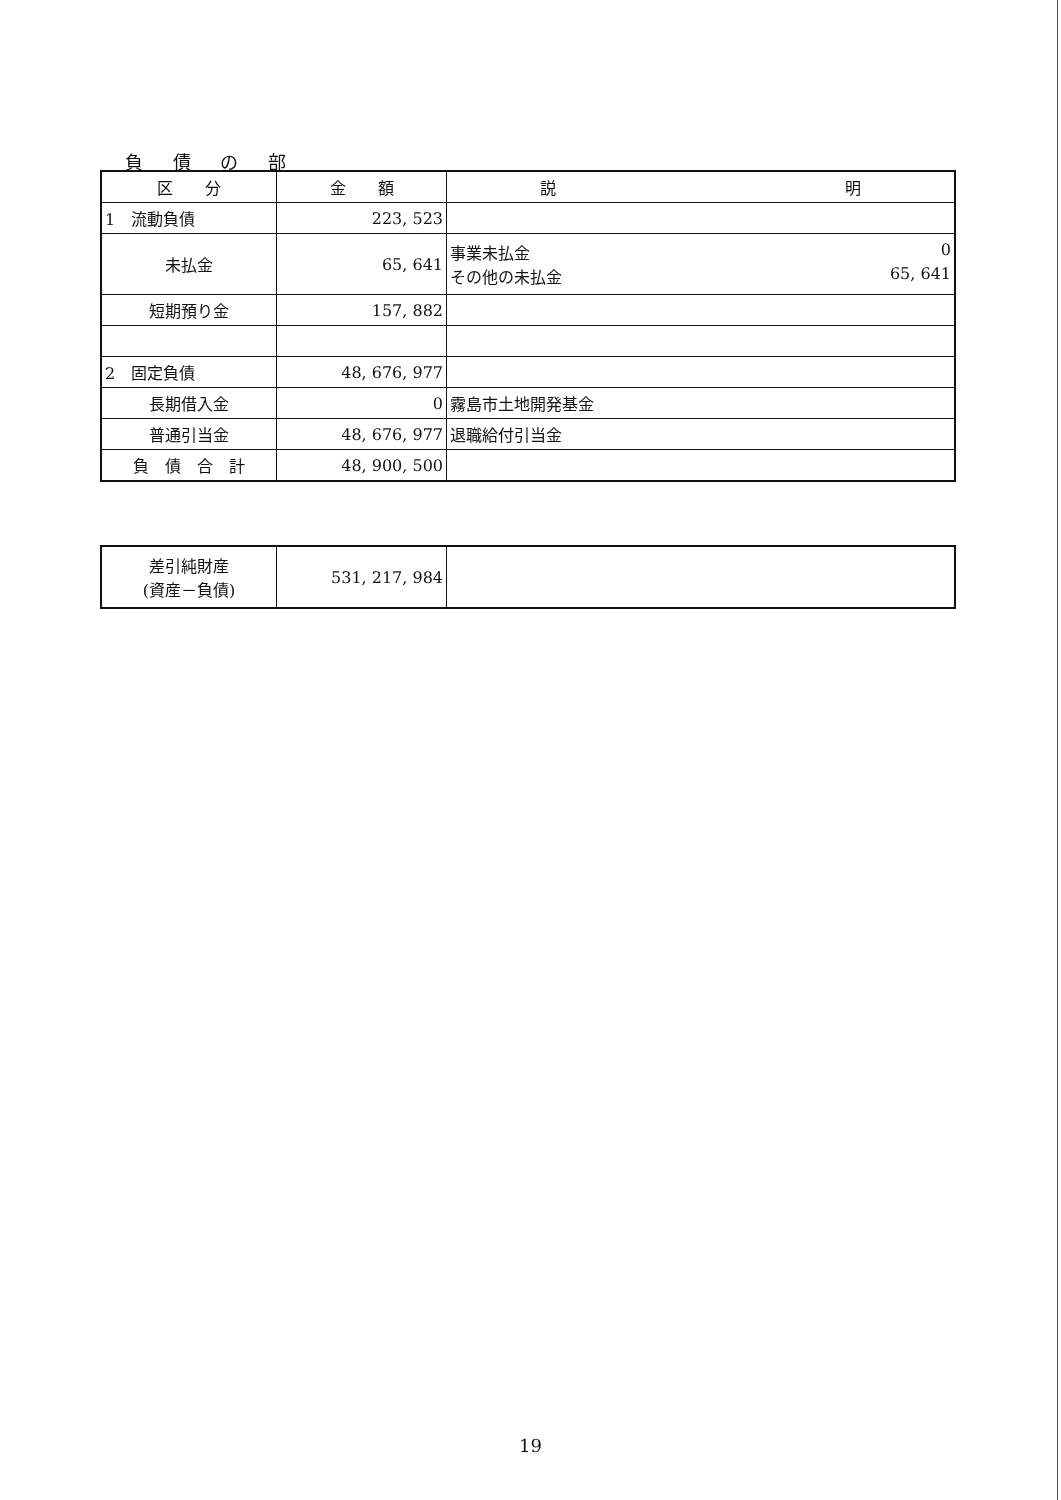負 債 の 部
| 区 分 | 金 額 | 説 明 |
| --- | --- | --- |
| 1 流動負債 | 223, 523 | |
| 未払金 | 65, 641 | 事業未払金 0 その他の未払金 65, 641 |
| 短期預り金 | 157, 882 | |
| 2 固定負債 | 48, 676, 977 | |
| 長期借入金 | 0 | 霧島市土地開発基金 |
| 普通引当金 | 48, 676, 977 | 退職給付引当金 |
| 負 債 合 計 | 48, 900, 500 | |
| 差引純財産 (資産－負債) | 531, 217, 984 | |
19